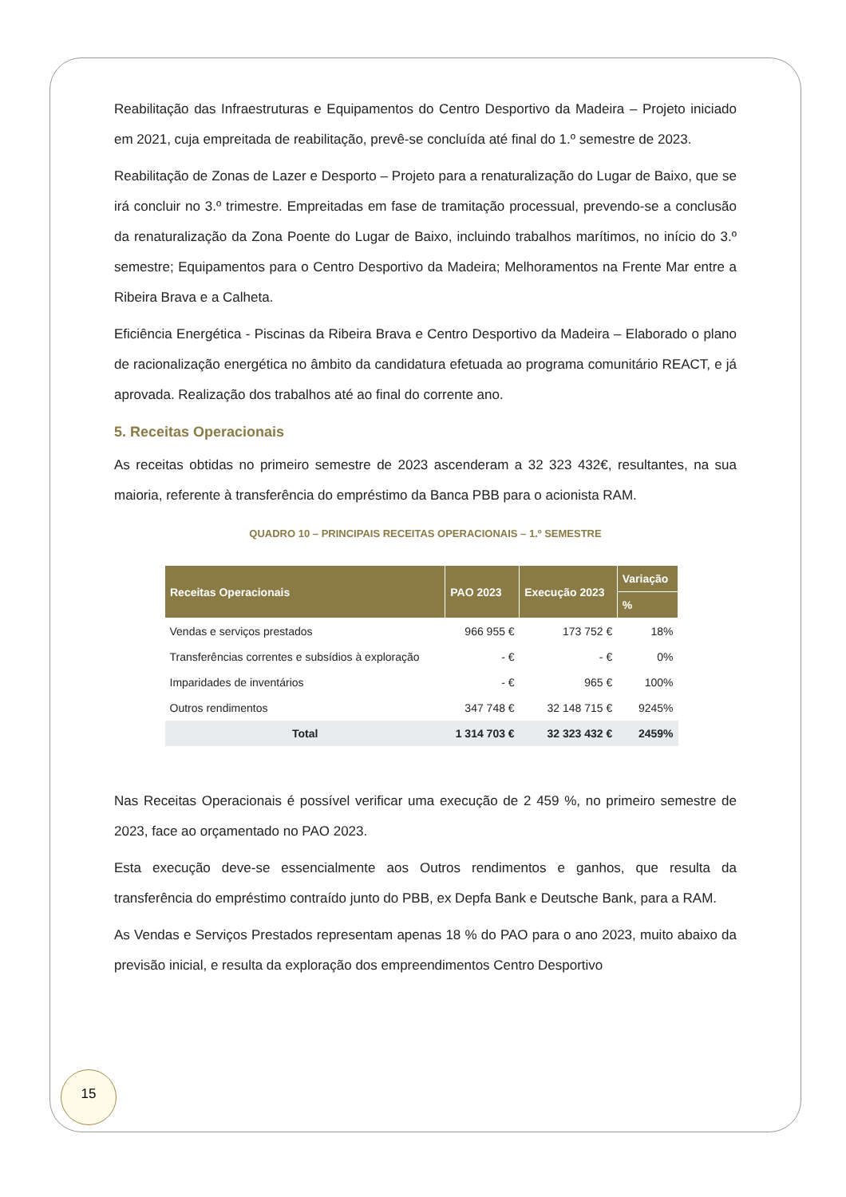Reabilitação das Infraestruturas e Equipamentos do Centro Desportivo da Madeira – Projeto iniciado em 2021, cuja empreitada de reabilitação, prevê-se concluída até final do 1.º semestre de 2023.
Reabilitação de Zonas de Lazer e Desporto – Projeto para a renaturalização do Lugar de Baixo, que se irá concluir no 3.º trimestre. Empreitadas em fase de tramitação processual, prevendo-se a conclusão da renaturalização da Zona Poente do Lugar de Baixo, incluindo trabalhos marítimos, no início do 3.º semestre; Equipamentos para o Centro Desportivo da Madeira; Melhoramentos na Frente Mar entre a Ribeira Brava e a Calheta.
Eficiência Energética - Piscinas da Ribeira Brava e Centro Desportivo da Madeira – Elaborado o plano de racionalização energética no âmbito da candidatura efetuada ao programa comunitário REACT, e já aprovada. Realização dos trabalhos até ao final do corrente ano.
5. Receitas Operacionais
As receitas obtidas no primeiro semestre de 2023 ascenderam a 32 323 432€, resultantes, na sua maioria, referente à transferência do empréstimo da Banca PBB para o acionista RAM.
QUADRO 10 – PRINCIPAIS RECEITAS OPERACIONAIS – 1.º SEMESTRE
| Receitas Operacionais | PAO 2023 | Execução 2023 | Variação |
| --- | --- | --- | --- |
| | | | % |
| Vendas e serviços prestados | 966 955 € | 173 752 € | 18% |
| Transferências correntes e subsídios à exploração | - € | - € | 0% |
| Imparidades de inventários | - € | 965 € | 100% |
| Outros rendimentos | 347 748 € | 32 148 715 € | 9245% |
| Total | 1 314 703 € | 32 323 432 € | 2459% |
Nas Receitas Operacionais é possível verificar uma execução de 2 459 %, no primeiro semestre de 2023, face ao orçamentado no PAO 2023.
Esta execução deve-se essencialmente aos Outros rendimentos e ganhos, que resulta da transferência do empréstimo contraído junto do PBB, ex Depfa Bank e Deutsche Bank, para a RAM.
As Vendas e Serviços Prestados representam apenas 18 % do PAO para o ano 2023, muito abaixo da previsão inicial, e resulta da exploração dos empreendimentos Centro Desportivo
15